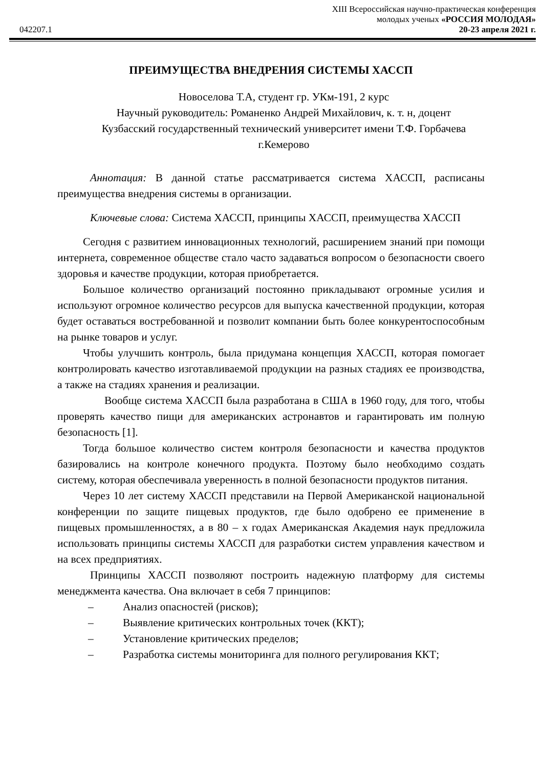XIII Всероссийская научно-практическая конференция
молодых ученых «РОССИЯ МОЛОДАЯ»
042207.1 20-23 апреля 2021 г.
ПРЕИМУЩЕСТВА ВНЕДРЕНИЯ СИСТЕМЫ ХАССП
Новоселова Т.А, студент гр. УКм-191, 2 курс
Научный руководитель: Романенко Андрей Михайлович, к. т. н, доцент
Кузбасский государственный технический университет имени Т.Ф. Горбачева
г.Кемерово
Аннотация: В данной статье рассматривается система ХАССП, расписаны преимущества внедрения системы в организации.
Ключевые слова: Система ХАССП, принципы ХАССП, преимущества ХАССП
Сегодня с развитием инновационных технологий, расширением знаний при помощи интернета, современное обществе стало часто задаваться вопросом о безопасности своего здоровья и качестве продукции, которая приобретается.
Большое количество организаций постоянно прикладывают огромные усилия и используют огромное количество ресурсов для выпуска качественной продукции, которая будет оставаться востребованной и позволит компании быть более конкурентоспособным на рынке товаров и услуг.
Чтобы улучшить контроль, была придумана концепция ХАССП, которая помогает контролировать качество изготавливаемой продукции на разных стадиях ее производства, а также на стадиях хранения и реализации.
Вообще система ХАССП была разработана в США в 1960 году, для того, чтобы проверять качество пищи для американских астронавтов и гарантировать им полную безопасность [1].
Тогда большое количество систем контроля безопасности и качества продуктов базировались на контроле конечного продукта. Поэтому было необходимо создать систему, которая обеспечивала уверенность в полной безопасности продуктов питания.
Через 10 лет систему ХАССП представили на Первой Американской национальной конференции по защите пищевых продуктов, где было одобрено ее применение в пищевых промышленностях, а в 80 – х годах Американская Академия наук предложила использовать принципы системы ХАССП для разработки систем управления качеством и на всех предприятиях.
Принципы ХАССП позволяют построить надежную платформу для системы менеджмента качества. Она включает в себя 7 принципов:
– Анализ опасностей (рисков);
– Выявление критических контрольных точек (ККТ);
– Установление критических пределов;
– Разработка системы мониторинга для полного регулирования ККТ;